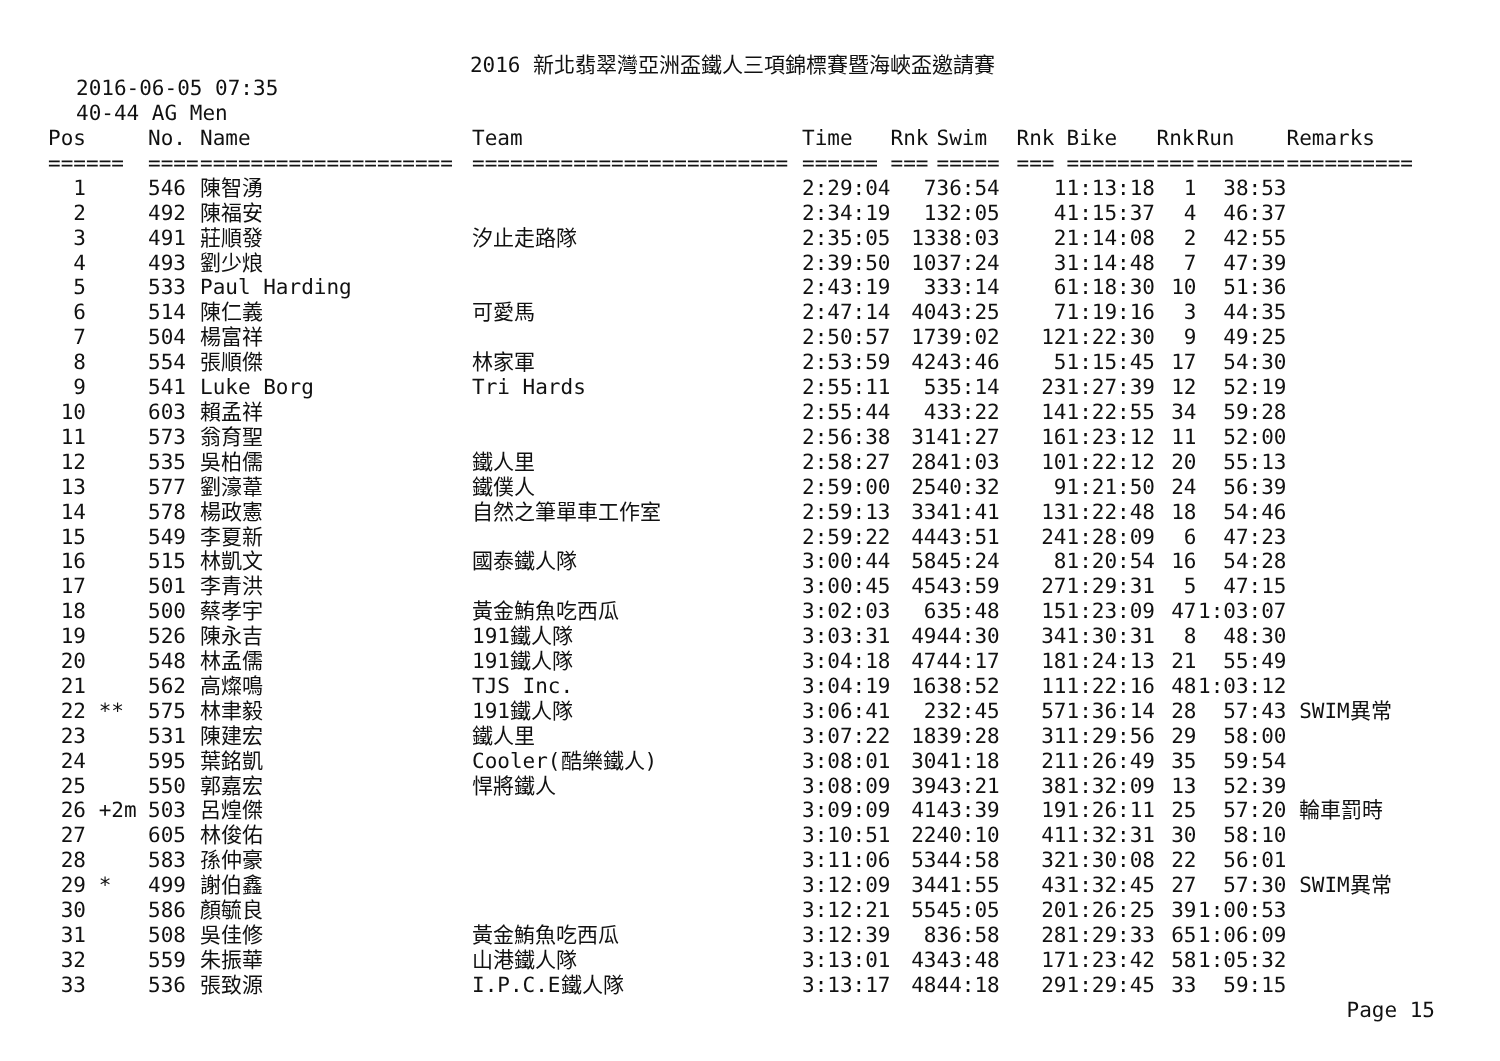2016 新北翡翠灣亞洲盃鐵人三項錦標賽暨海峽盃邀請賽
2016-06-05 07:35
40-44 AG Men
| Pos | | No. | Name | Team | Time | Rnk | Swim | Rnk | Bike | Rnk | Run | Remarks |
| --- | --- | --- | --- | --- | --- | --- | --- | --- | --- | --- | --- | --- |
| === | === | ==== | ==================== | ========================= | ====== | === | ===== | === | ======= | === | ======= | ========== |
| 1 | | 546 | 陳智湧 | | 2:29:04 | 7 | 36:54 | 1 | 1:13:18 | 1 | 38:53 | |
| 2 | | 492 | 陳福安 | | 2:34:19 | 1 | 32:05 | 4 | 1:15:37 | 4 | 46:37 | |
| 3 | | 491 | 莊順發 | 汐止走路隊 | 2:35:05 | 13 | 38:03 | 2 | 1:14:08 | 2 | 42:55 | |
| 4 | | 493 | 劉少烺 | | 2:39:50 | 10 | 37:24 | 3 | 1:14:48 | 7 | 47:39 | |
| 5 | | 533 | Paul Harding | | 2:43:19 | 3 | 33:14 | 6 | 1:18:30 | 10 | 51:36 | |
| 6 | | 514 | 陳仁義 | 可愛馬 | 2:47:14 | 40 | 43:25 | 7 | 1:19:16 | 3 | 44:35 | |
| 7 | | 504 | 楊富祥 | | 2:50:57 | 17 | 39:02 | 12 | 1:22:30 | 9 | 49:25 | |
| 8 | | 554 | 張順傑 | 林家軍 | 2:53:59 | 42 | 43:46 | 5 | 1:15:45 | 17 | 54:30 | |
| 9 | | 541 | Luke Borg | Tri Hards | 2:55:11 | 5 | 35:14 | 23 | 1:27:39 | 12 | 52:19 | |
| 10 | | 603 | 賴孟祥 | | 2:55:44 | 4 | 33:22 | 14 | 1:22:55 | 34 | 59:28 | |
| 11 | | 573 | 翁育聖 | | 2:56:38 | 31 | 41:27 | 16 | 1:23:12 | 11 | 52:00 | |
| 12 | | 535 | 吳柏儒 | 鐵人里 | 2:58:27 | 28 | 41:03 | 10 | 1:22:12 | 20 | 55:13 | |
| 13 | | 577 | 劉濠葦 | 鐵僕人 | 2:59:00 | 25 | 40:32 | 9 | 1:21:50 | 24 | 56:39 | |
| 14 | | 578 | 楊政憲 | 自然之筆單車工作室 | 2:59:13 | 33 | 41:41 | 13 | 1:22:48 | 18 | 54:46 | |
| 15 | | 549 | 李夏新 | | 2:59:22 | 44 | 43:51 | 24 | 1:28:09 | 6 | 47:23 | |
| 16 | | 515 | 林凱文 | 國泰鐵人隊 | 3:00:44 | 58 | 45:24 | 8 | 1:20:54 | 16 | 54:28 | |
| 17 | | 501 | 李青洪 | | 3:00:45 | 45 | 43:59 | 27 | 1:29:31 | 5 | 47:15 | |
| 18 | | 500 | 蔡孝宇 | 黃金鮪魚吃西瓜 | 3:02:03 | 6 | 35:48 | 15 | 1:23:09 | 47 | 1:03:07 | |
| 19 | | 526 | 陳永吉 | 191鐵人隊 | 3:03:31 | 49 | 44:30 | 34 | 1:30:31 | 8 | 48:30 | |
| 20 | | 548 | 林孟儒 | 191鐵人隊 | 3:04:18 | 47 | 44:17 | 18 | 1:24:13 | 21 | 55:49 | |
| 21 | | 562 | 高燦鳴 | TJS Inc. | 3:04:19 | 16 | 38:52 | 11 | 1:22:16 | 48 | 1:03:12 | |
| 22 | ** | 575 | 林聿毅 | 191鐵人隊 | 3:06:41 | 2 | 32:45 | 57 | 1:36:14 | 28 | 57:43 | SWIM異常 |
| 23 | | 531 | 陳建宏 | 鐵人里 | 3:07:22 | 18 | 39:28 | 31 | 1:29:56 | 29 | 58:00 | |
| 24 | | 595 | 葉銘凱 | Cooler(酷樂鐵人) | 3:08:01 | 30 | 41:18 | 21 | 1:26:49 | 35 | 59:54 | |
| 25 | | 550 | 郭嘉宏 | 悍將鐵人 | 3:08:09 | 39 | 43:21 | 38 | 1:32:09 | 13 | 52:39 | |
| 26 | +2m | 503 | 呂煌傑 | | 3:09:09 | 41 | 43:39 | 19 | 1:26:11 | 25 | 57:20 | 輪車罰時 |
| 27 | | 605 | 林俊佑 | | 3:10:51 | 22 | 40:10 | 41 | 1:32:31 | 30 | 58:10 | |
| 28 | | 583 | 孫仲豪 | | 3:11:06 | 53 | 44:58 | 32 | 1:30:08 | 22 | 56:01 | |
| 29 | * | 499 | 謝伯鑫 | | 3:12:09 | 34 | 41:55 | 43 | 1:32:45 | 27 | 57:30 | SWIM異常 |
| 30 | | 586 | 顏毓良 | | 3:12:21 | 55 | 45:05 | 20 | 1:26:25 | 39 | 1:00:53 | |
| 31 | | 508 | 吳佳修 | 黃金鮪魚吃西瓜 | 3:12:39 | 8 | 36:58 | 28 | 1:29:33 | 65 | 1:06:09 | |
| 32 | | 559 | 朱振華 | 山港鐵人隊 | 3:13:01 | 43 | 43:48 | 17 | 1:23:42 | 58 | 1:05:32 | |
| 33 | | 536 | 張致源 | I.P.C.E鐵人隊 | 3:13:17 | 48 | 44:18 | 29 | 1:29:45 | 33 | 59:15 | |
Page 15